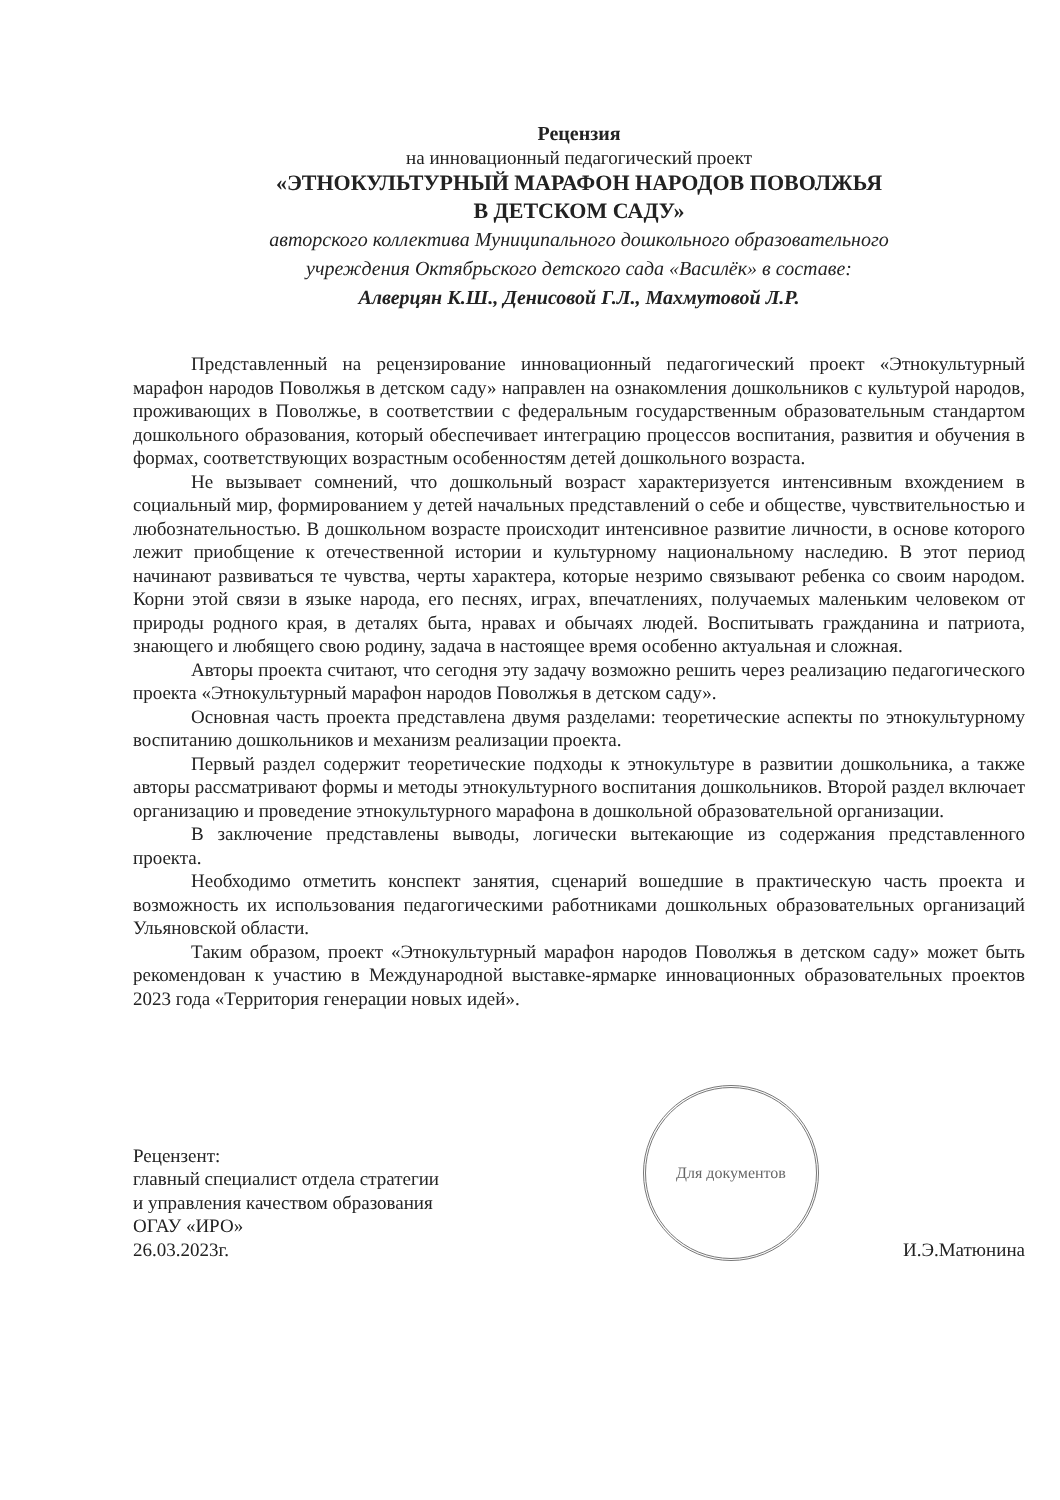Рецензия
на инновационный педагогический проект
«ЭТНОКУЛЬТУРНЫЙ МАРАФОН НАРОДОВ ПОВОЛЖЬЯ
В ДЕТСКОМ САДУ»
авторского коллектива Муниципального дошкольного образовательного
учреждения Октябрьского детского сада «Василёк» в составе:
Алверцян К.Ш., Денисовой Г.Л., Махмутовой Л.Р.
Представленный на рецензирование инновационный педагогический проект «Этнокультурный марафон народов Поволжья в детском саду» направлен на ознакомления дошкольников с культурой народов, проживающих в Поволжье, в соответствии с федеральным государственным образовательным стандартом дошкольного образования, который обеспечивает интеграцию процессов воспитания, развития и обучения в формах, соответствующих возрастным особенностям детей дошкольного возраста.
Не вызывает сомнений, что дошкольный возраст характеризуется интенсивным вхождением в социальный мир, формированием у детей начальных представлений о себе и обществе, чувствительностью и любознательностью. В дошкольном возрасте происходит интенсивное развитие личности, в основе которого лежит приобщение к отечественной истории и культурному национальному наследию. В этот период начинают развиваться те чувства, черты характера, которые незримо связывают ребенка со своим народом. Корни этой связи в языке народа, его песнях, играх, впечатлениях, получаемых маленьким человеком от природы родного края, в деталях быта, нравах и обычаях людей. Воспитывать гражданина и патриота, знающего и любящего свою родину, задача в настоящее время особенно актуальная и сложная.
Авторы проекта считают, что сегодня эту задачу возможно решить через реализацию педагогического проекта «Этнокультурный марафон народов Поволжья в детском саду».
Основная часть проекта представлена двумя разделами: теоретические аспекты по этнокультурному воспитанию дошкольников и механизм реализации проекта.
Первый раздел содержит теоретические подходы к этнокультуре в развитии дошкольника, а также авторы рассматривают формы и методы этнокультурного воспитания дошкольников. Второй раздел включает организацию и проведение этнокультурного марафона в дошкольной образовательной организации.
В заключение представлены выводы, логически вытекающие из содержания представленного проекта.
Необходимо отметить конспект занятия, сценарий вошедшие в практическую часть проекта и возможность их использования педагогическими работниками дошкольных образовательных организаций Ульяновской области.
Таким образом, проект «Этнокультурный марафон народов Поволжья в детском саду» может быть рекомендован к участию в Международной выставке-ярмарке инновационных образовательных проектов 2023 года «Территория генерации новых идей».
Рецензент:
главный специалист отдела стратегии
и управления качеством образования
ОГАУ «ИРО»
26.03.2023г.
Для документов
И.Э.Матюнина